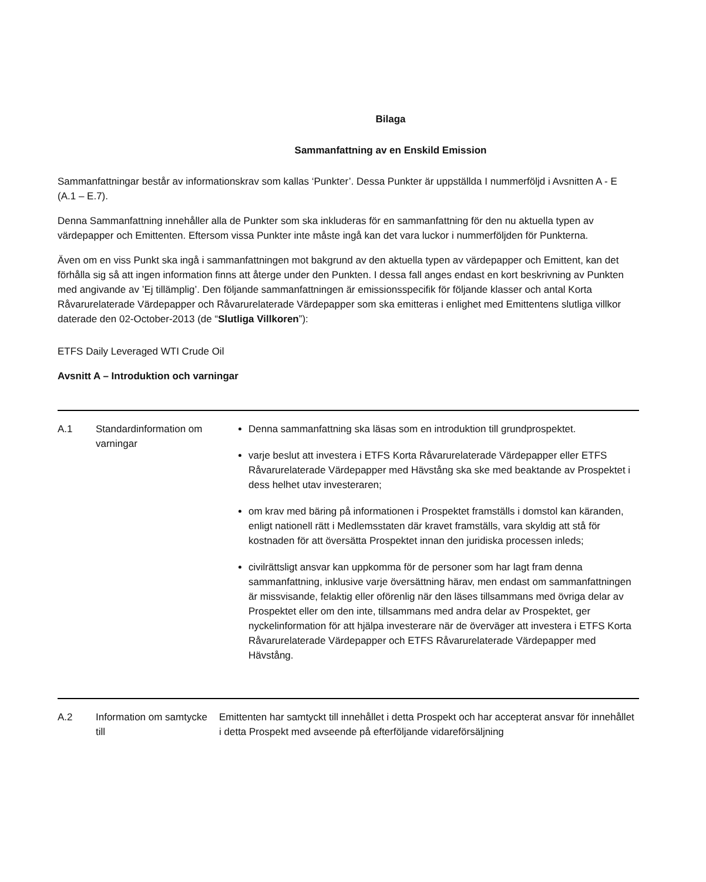Bilaga
Sammanfattning av en Enskild Emission
Sammanfattningar består av informationskrav som kallas ‘Punkter’. Dessa Punkter är uppställda I nummerföljd i Avsnitten A - E (A.1 – E.7).
Denna Sammanfattning innehåller alla de Punkter som ska inkluderas för en sammanfattning för den nu aktuella typen av värdepapper och Emittenten. Eftersom vissa Punkter inte måste ingå kan det vara luckor i nummerföljden för Punkterna.
Även om en viss Punkt ska ingå i sammanfattningen mot bakgrund av den aktuella typen av värdepapper och Emittent, kan det förhålla sig så att ingen information finns att återge under den Punkten. I dessa fall anges endast en kort beskrivning av Punkten med angivande av ’Ej tillämplig’. Den följande sammanfattningen är emissionsspecifik för följande klasser och antal Korta Råvarurelaterade Värdepapper och Råvarurelaterade Värdepapper som ska emitteras i enlighet med Emittentens slutliga villkor daterade den 02-October-2013 (de “Slutliga Villkoren”):
ETFS Daily Leveraged WTI Crude Oil
Avsnitt A – Introduktion och varningar
| A.1 | Standardinformation om varningar | Denna sammanfattning ska läsas som en introduktion till grundprospektet. varje beslut att investera i ETFS Korta Råvarurelaterade Värdepapper eller ETFS Råvarurelaterade Värdepapper med Hävstång ska ske med beaktande av Prospektet i dess helhet utav investeraren; om krav med bäring på informationen i Prospektet framställs i domstol kan käranden, enligt nationell rätt i Medlemsstaten där kravet framställs, vara skyldig att stå för kostnaden för att översätta Prospektet innan den juridiska processen inleds; civilrättsligt ansvar kan uppkomma för de personer som har lagt fram denna sammanfattning, inklusive varje översättning härav, men endast om sammanfattningen är missvisande, felaktig eller oförenlig när den läses tillsammans med övriga delar av Prospektet eller om den inte, tillsammans med andra delar av Prospektet, ger nyckelinformation för att hjälpa investerare när de överväger att investera i ETFS Korta Råvarurelaterade Värdepapper och ETFS Råvarurelaterade Värdepapper med Hävstång. |
| A.2 | Information om samtycke till | Emittenten har samtyckt till innehållet i detta Prospekt och har accepterat ansvar för innehållet i detta Prospekt med avseende på efterföljande vidareförsäljning |